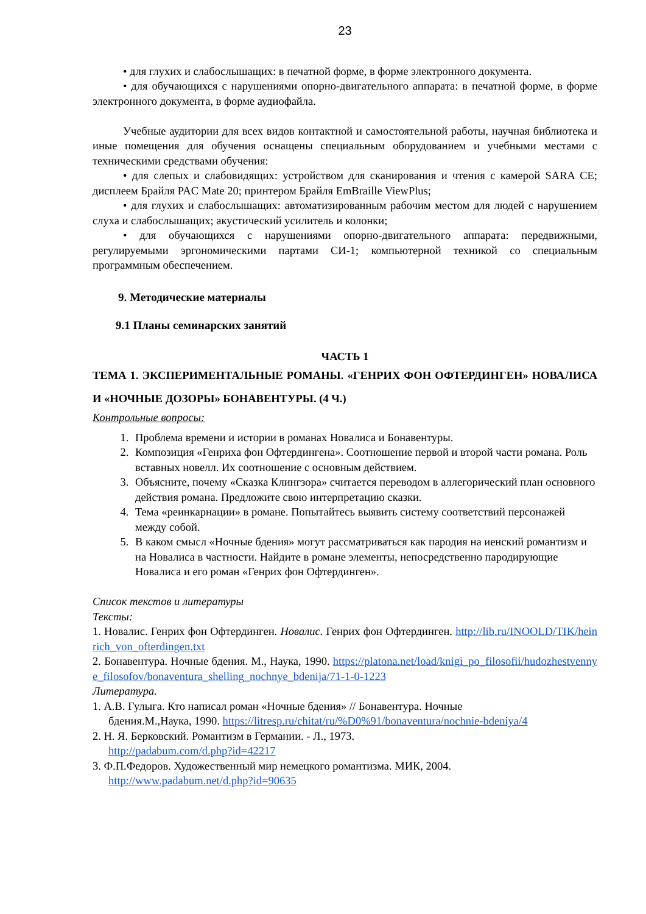23
• для глухих и слабослышащих: в печатной форме, в форме электронного документа.
• для обучающихся с нарушениями опорно-двигательного аппарата: в печатной форме, в форме электронного документа, в форме аудиофайла.
Учебные аудитории для всех видов контактной и самостоятельной работы, научная библиотека и иные помещения для обучения оснащены специальным оборудованием и учебными местами с техническими средствами обучения:
• для слепых и слабовидящих: устройством для сканирования и чтения с камерой SARA CE; дисплеем Брайля PAC Mate 20; принтером Брайля EmBraille ViewPlus;
• для глухих и слабослышащих: автоматизированным рабочим местом для людей с нарушением слуха и слабослышащих; акустический усилитель и колонки;
• для обучающихся с нарушениями опорно-двигательного аппарата: передвижными, регулируемыми эргономическими партами СИ-1; компьютерной техникой со специальным программным обеспечением.
9. Методические материалы
9.1 Планы семинарских занятий
ЧАСТЬ 1
ТЕМА 1. ЭКСПЕРИМЕНТАЛЬНЫЕ РОМАНЫ. «ГЕНРИХ ФОН ОФТЕРДИНГЕН» НОВАЛИСА И «НОЧНЫЕ ДОЗОРЫ» БОНАВЕНТУРЫ. (4 Ч.)
Контрольные вопросы:
1. Проблема времени и истории в романах Новалиса и Бонавентуры.
2. Композиция «Генриха фон Офтердингена». Соотношение первой и второй части романа. Роль вставных новелл. Их соотношение с основным действием.
3. Объясните, почему «Сказка Клингзора» считается переводом в аллегорический план основного действия романа. Предложите свою интерпретацию сказки.
4. Тема «реинкарнации» в романе. Попытайтесь выявить систему соответствий персонажей между собой.
5. В каком смысл «Ночные бдения» могут рассматриваться как пародия на иенский романтизм и на Новалиса в частности. Найдите в романе элементы, непосредственно пародирующие Новалиса и его роман «Генрих фон Офтердинген».
Список текстов и литературы
Тексты:
1. Новалис. Генрих фон Офтердинген. Новалис. Генрих фон Офтердинген. http://lib.ru/INOOLD/TIK/heinrich_von_ofterdingen.txt
2. Бонавентура. Ночные бдения. М., Наука, 1990. https://platona.net/load/knigi_po_filosofii/hudozhestvennye_filosofov/bonaventura_shelling_nochnye_bdenija/71-1-0-1223
Литература.
1. А.В. Гулыга. Кто написал роман «Ночные бдения» // Бонавентура. Ночные
бдения.М.,Наука, 1990. https://litresp.ru/chitat/ru/%D0%91/bonaventura/nochnie-bdeniya/4
2. Н. Я. Берковский. Романтизм в Германии. - Л., 1973.
http://padabum.com/d.php?id=42217
3. Ф.П.Федоров. Художественный мир немецкого романтизма. МИК, 2004.
http://www.padabum.net/d.php?id=90635